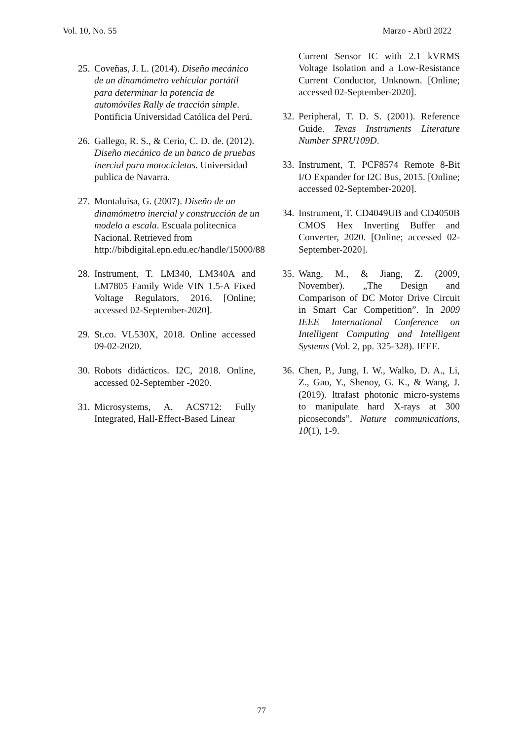Vol. 10, No. 55 Marzo - Abril 2022
25. Coveñas, J. L. (2014). Diseño mecánico de un dinamómetro vehicular portátil para determinar la potencia de automóviles Rally de tracción simple. Pontificia Universidad Católica del Perú.
26. Gallego, R. S., & Cerio, C. D. de. (2012). Diseño mecánico de un banco de pruebas inercial para motocicletas. Universidad publica de Navarra.
27. Montaluisa, G. (2007). Diseño de un dinamómetro inercial y construcción de un modelo a escala. Escuala politecnica Nacional. Retrieved from http://bibdigital.epn.edu.ec/handle/15000/88
28. Instrument, T. LM340, LM340A and LM7805 Family Wide VIN 1.5-A Fixed Voltage Regulators, 2016. [Online; accessed 02-September-2020].
29. St.co. VL530X, 2018. Online accessed 09-02-2020.
30. Robots didácticos. I2C, 2018. Online, accessed 02-September -2020.
31. Microsystems, A. ACS712: Fully Integrated, Hall-Effect-Based Linear
Current Sensor IC with 2.1 kVRMS Voltage Isolation and a Low-Resistance Current Conductor, Unknown. [Online; accessed 02-September-2020].
32. Peripheral, T. D. S. (2001). Reference Guide. Texas Instruments Literature Number SPRU109D.
33. Instrument, T. PCF8574 Remote 8-Bit I/O Expander for I2C Bus, 2015. [Online; accessed 02-September-2020].
34. Instrument, T. CD4049UB and CD4050B CMOS Hex Inverting Buffer and Converter, 2020. [Online; accessed 02-September-2020].
35. Wang, M., & Jiang, Z. (2009, November). „The Design and Comparison of DC Motor Drive Circuit in Smart Car Competition”. In 2009 IEEE International Conference on Intelligent Computing and Intelligent Systems (Vol. 2, pp. 325-328). IEEE.
36. Chen, P., Jung, I. W., Walko, D. A., Li, Z., Gao, Y., Shenoy, G. K., & Wang, J. (2019). ltrafast photonic micro-systems to manipulate hard X-rays at 300 picoseconds”. Nature communications, 10(1), 1-9.
77